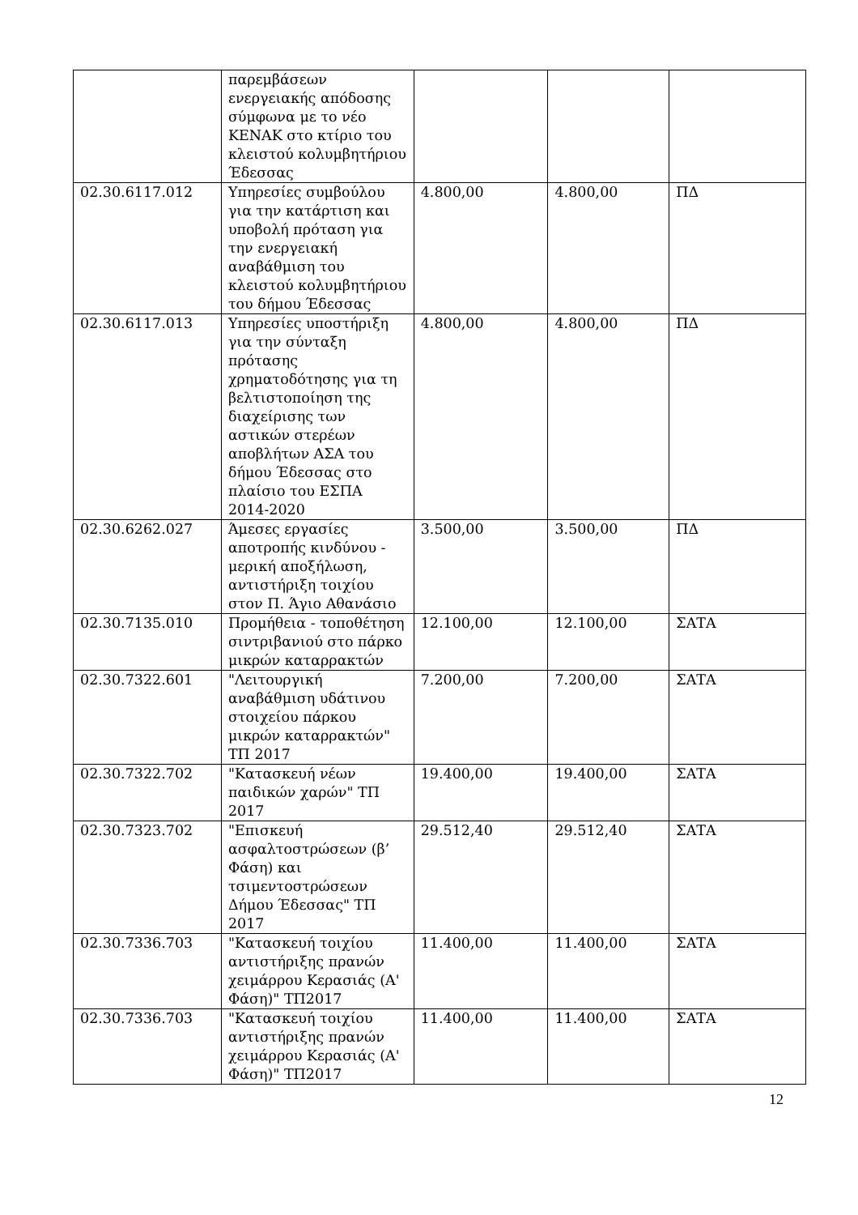| | παρεμβάσεων ενεργειακής απόδοσης σύμφωνα με το νέο ΚΕΝΑΚ στο κτίριο του κλειστού κολυμβητήριου Έδεσσας | | | |
| 02.30.6117.012 | Υπηρεσίες συμβούλου για την κατάρτιση και υποβολή πρόταση για την ενεργειακή αναβάθμιση του κλειστού κολυμβητήριου του δήμου Έδεσσας | 4.800,00 | 4.800,00 | ΠΔ |
| 02.30.6117.013 | Υπηρεσίες υποστήριξη για την σύνταξη πρότασης χρηματοδότησης για τη βελτιστοποίηση της διαχείρισης των αστικών στερέων αποβλήτων ΑΣΑ του δήμου Έδεσσας στο πλαίσιο του ΕΣΠΑ 2014-2020 | 4.800,00 | 4.800,00 | ΠΔ |
| 02.30.6262.027 | Άμεσες εργασίες αποτροπής κινδύνου - μερική αποξήλωση, αντιστήριξη τοιχίου στον Π. Άγιο Αθανάσιο | 3.500,00 | 3.500,00 | ΠΔ |
| 02.30.7135.010 | Προμήθεια - τοποθέτηση σιντριβανιού στο πάρκο μικρών καταρρακτών | 12.100,00 | 12.100,00 | ΣΑΤΑ |
| 02.30.7322.601 | "Λειτουργική αναβάθμιση υδάτινου στοιχείου πάρκου μικρών καταρρακτών" ΤΠ 2017 | 7.200,00 | 7.200,00 | ΣΑΤΑ |
| 02.30.7322.702 | "Κατασκευή νέων παιδικών χαρών" ΤΠ 2017 | 19.400,00 | 19.400,00 | ΣΑΤΑ |
| 02.30.7323.702 | "Επισκευή ασφαλτοστρώσεων (β’ Φάση) και τσιμεντοστρώσεων Δήμου Έδεσσας" ΤΠ 2017 | 29.512,40 | 29.512,40 | ΣΑΤΑ |
| 02.30.7336.703 | "Κατασκευή τοιχίου αντιστήριξης πρανών χειμάρρου Κερασιάς (Α' Φάση)" ΤΠ2017 | 11.400,00 | 11.400,00 | ΣΑΤΑ |
| 02.30.7336.703 | "Κατασκευή τοιχίου αντιστήριξης πρανών χειμάρρου Κερασιάς (Α' Φάση)" ΤΠ2017 | 11.400,00 | 11.400,00 | ΣΑΤΑ |
12